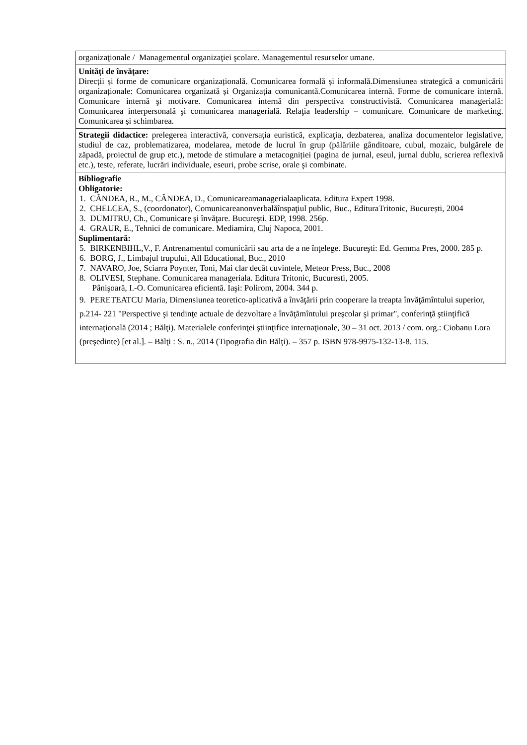| organizaţionale / Managementul organizaţiei şcolare. Managementul resurselor umane. |
| Unități de învățare: Direcții și forme de comunicare organizațională. Comunicarea formală și informală.Dimensiunea strategică a comunicării organizaționale: Comunicarea organizată și Organizația comunicantă.Comunicarea internă. Forme de comunicare internă. Comunicare internă şi motivare. Comunicarea internă din perspectiva constructivistă. Comunicarea managerială: Comunicarea interpersonală şi comunicarea managerială. Relaţia leadership – comunicare. Comunicare de marketing. Comunicarea și schimbarea. |
| Strategii didactice: prelegerea interactivă, conversaţia euristică, explicaţia, dezbaterea, analiza documentelor legislative, studiul de caz, problematizarea, modelarea, metode de lucrul în grup (pălăriile gânditoare, cubul, mozaic, bulgărele de zăpadă, proiectul de grup etc.), metode de stimulare a metacogniției (pagina de jurnal, eseul, jurnal dublu, scrierea reflexivă etc.), teste, referate, lucrări individuale, eseuri, probe scrise, orale şi combinate. |
| Bibliografie Obligatorie: 1. CÂNDEA, R., M., CÂNDEA, D., Comunicareamanagerialaaplicata. Editura Expert 1998. 2. CHELCEA, S., (coordonator), Comunicareanonverbalăînspaţiul public, Buc., EdituraTritonic, București, 2004 3. DUMITRU, Ch., Comunicare şi învăţare. Bucureşti. EDP, 1998. 256p. 4. GRAUR, E., Tehnici de comunicare. Mediamira, Cluj Napoca, 2001. Suplimentară: 5. BIRKENBIHL,V., F. Antrenamentul comunicării sau arta de a ne înţelege. Bucureşti: Ed. Gemma Pres, 2000. 285 p. 6. BORG, J., Limbajul trupului, All Educational, Buc., 2010 7. NAVARO, Joe, Sciarra Poynter, Toni, Mai clar decât cuvintele, Meteor Press, Buc., 2008 8. OLIVESI, Stephane. Comunicarea manageriala. Editura Tritonic, Bucuresti, 2005. Pânişoară, I.-O. Comunicarea eficientă. Iaşi: Polirom, 2004. 344 p. 9. PERETEATCU Maria, Dimensiunea teoretico-aplicativă a învăţării prin cooperare la treapta învăţămîntului superior, p.214- 221 "Perspective şi tendinţe actuale de dezvoltare a învăţămîntului preşcolar şi primar", conferinţă ştiinţifică internaţională (2014 ; Bălţi). Materialele conferinţei ştiinţifice internaţionale, 30 – 31 oct. 2013 / com. org.: Ciobanu Lora (preşedinte) [et al.]. – Bălţi : S. n., 2014 (Tipografia din Bălţi). – 357 p. ISBN 978-9975-132-13-8. 115. |